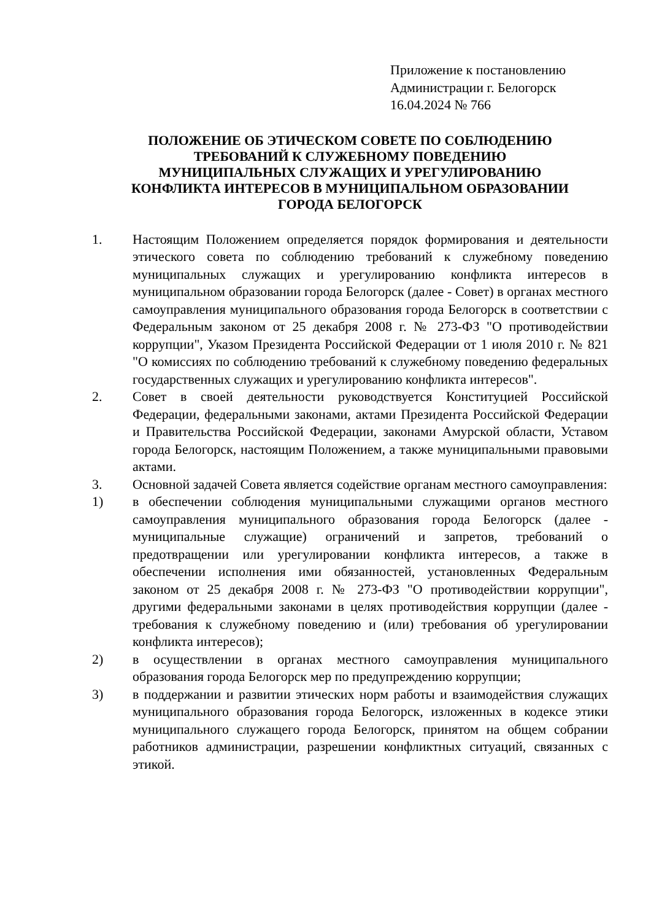Приложение к постановлению
Администрации г. Белогорск
16.04.2024 № 766
ПОЛОЖЕНИЕ ОБ ЭТИЧЕСКОМ СОВЕТЕ ПО СОБЛЮДЕНИЮ
ТРЕБОВАНИЙ К СЛУЖЕБНОМУ ПОВЕДЕНИЮ
МУНИЦИПАЛЬНЫХ СЛУЖАЩИХ И УРЕГУЛИРОВАНИЮ
КОНФЛИКТА ИНТЕРЕСОВ В МУНИЦИПАЛЬНОМ ОБРАЗОВАНИИ
ГОРОДА БЕЛОГОРСК
1. Настоящим Положением определяется порядок формирования и деятельности этического совета по соблюдению требований к служебному поведению муниципальных служащих и урегулированию конфликта интересов в муниципальном образовании города Белогорск (далее - Совет) в органах местного самоуправления муниципального образования города Белогорск в соответствии с Федеральным законом от 25 декабря 2008 г. № 273-ФЗ "О противодействии коррупции", Указом Президента Российской Федерации от 1 июля 2010 г. № 821 "О комиссиях по соблюдению требований к служебному поведению федеральных государственных служащих и урегулированию конфликта интересов".
2. Совет в своей деятельности руководствуется Конституцией Российской Федерации, федеральными законами, актами Президента Российской Федерации и Правительства Российской Федерации, законами Амурской области, Уставом города Белогорск, настоящим Положением, а также муниципальными правовыми актами.
3. Основной задачей Совета является содействие органам местного самоуправления:
1) в обеспечении соблюдения муниципальными служащими органов местного самоуправления муниципального образования города Белогорск (далее - муниципальные служащие) ограничений и запретов, требований о предотвращении или урегулировании конфликта интересов, а также в обеспечении исполнения ими обязанностей, установленных Федеральным законом от 25 декабря 2008 г. № 273-ФЗ "О противодействии коррупции", другими федеральными законами в целях противодействия коррупции (далее - требования к служебному поведению и (или) требования об урегулировании конфликта интересов);
2) в осуществлении в органах местного самоуправления муниципального образования города Белогорск мер по предупреждению коррупции;
3) в поддержании и развитии этических норм работы и взаимодействия служащих муниципального образования города Белогорск, изложенных в кодексе этики муниципального служащего города Белогорск, принятом на общем собрании работников администрации, разрешении конфликтных ситуаций, связанных с этикой.